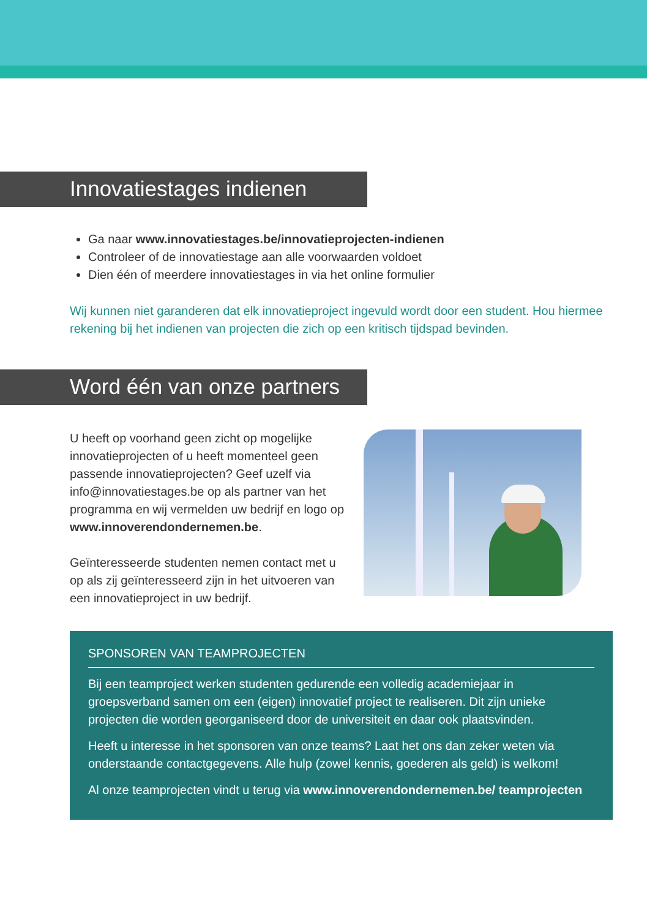Innovatiestages indienen
Ga naar www.innovatiestages.be/innovatieprojecten-indienen
Controleer of de innovatiestage aan alle voorwaarden voldoet
Dien één of meerdere innovatiestages in via het online formulier
Wij kunnen niet garanderen dat elk innovatieproject ingevuld wordt door een student. Hou hiermee rekening bij het indienen van projecten die zich op een kritisch tijdspad bevinden.
Word één van onze partners
U heeft op voorhand geen zicht op mogelijke innovatieprojecten of u heeft momenteel geen passende innovatieprojecten? Geef uzelf via info@innovatiestages.be op als partner van het programma en wij vermelden uw bedrijf en logo op www.innoverendondernemen.be.
Geïnteresseerde studenten nemen contact met u op als zij geïnteresseerd zijn in het uitvoeren van een innovatieproject in uw bedrijf.
SPONSOREN VAN TEAMPROJECTEN
Bij een teamproject werken studenten gedurende een volledig academiejaar in groepsverband samen om een (eigen) innovatief project te realiseren. Dit zijn unieke projecten die worden georganiseerd door de universiteit en daar ook plaatsvinden.
Heeft u interesse in het sponsoren van onze teams? Laat het ons dan zeker weten via onderstaande contactgegevens. Alle hulp (zowel kennis, goederen als geld) is welkom!
Al onze teamprojecten vindt u terug via www.innoverendondernemen.be/ teamprojecten